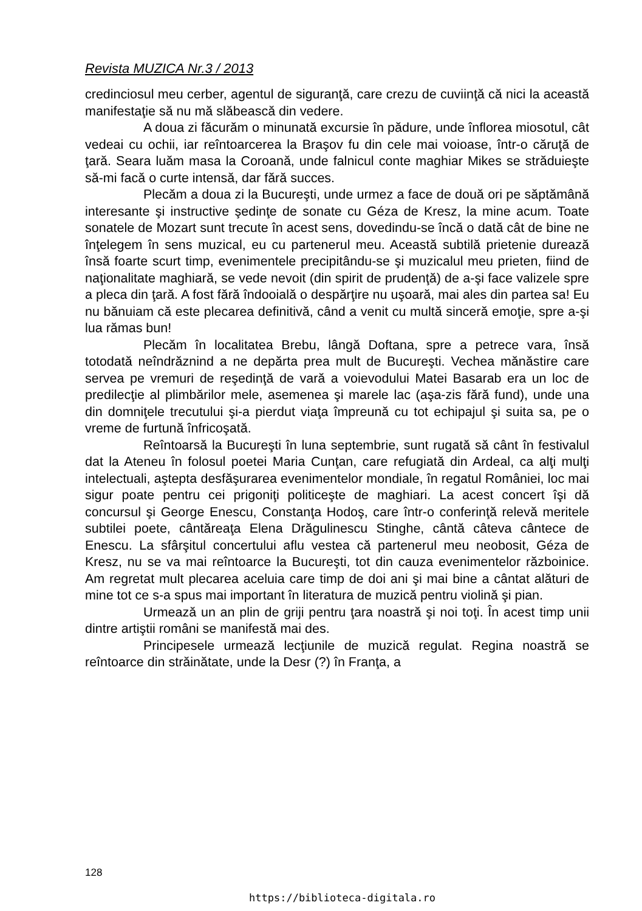Revista MUZICA Nr.3 / 2013
credinciosul meu cerber, agentul de siguranţă, care crezu de cuviinţă că nici la această manifestaţie să nu mă slăbească din vedere.
A doua zi făcurăm o minunată excursie în pădure, unde înflorea miosotul, cât vedeai cu ochii, iar reîntoarcerea la Braşov fu din cele mai voioase, într-o căruţă de ţară. Seara luăm masa la Coroană, unde falnicul conte maghiar Mikes se străduieşte să-mi facă o curte intensă, dar fără succes.
Plecăm a doua zi la Bucureşti, unde urmez a face de două ori pe săptămână interesante şi instructive şedinţe de sonate cu Géza de Kresz, la mine acum. Toate sonatele de Mozart sunt trecute în acest sens, dovedindu-se încă o dată cât de bine ne înţelegem în sens muzical, eu cu partenerul meu. Această subtilă prietenie durează însă foarte scurt timp, evenimentele precipitându-se şi muzicalul meu prieten, fiind de naţionalitate maghiară, se vede nevoit (din spirit de prudenţă) de a-şi face valizele spre a pleca din ţară. A fost fără îndooială o despărţire nu uşoară, mai ales din partea sa! Eu nu bănuiam că este plecarea definitivă, când a venit cu multă sinceră emoţie, spre a-şi lua rămas bun!
Plecăm în localitatea Brebu, lângă Doftana, spre a petrece vara, însă totodată neîndrăznind a ne depărta prea mult de Bucureşti. Vechea mănăstire care servea pe vremuri de reşedinţă de vară a voievodului Matei Basarab era un loc de predilecţie al plimbărilor mele, asemenea şi marele lac (aşa-zis fără fund), unde una din domniţele trecutului şi-a pierdut viaţa împreună cu tot echipajul şi suita sa, pe o vreme de furtună înfricoşată.
Reîntoarsă la Bucureşti în luna septembrie, sunt rugată să cânt în festivalul dat la Ateneu în folosul poetei Maria Cunţan, care refugiată din Ardeal, ca alţi mulţi intelectuali, aştepta desfăşurarea evenimentelor mondiale, în regatul României, loc mai sigur poate pentru cei prigoniţi politiceşte de maghiari. La acest concert îşi dă concursul şi George Enescu, Constanţa Hodoş, care într-o conferinţă relevă meritele subtilei poete, cântăreaţa Elena Drăgulinescu Stinghe, cântă câteva cântece de Enescu. La sfârşitul concertului aflu vestea că partenerul meu neobosit, Géza de Kresz, nu se va mai reîntoarce la Bucureşti, tot din cauza evenimentelor războinice. Am regretat mult plecarea aceluia care timp de doi ani şi mai bine a cântat alături de mine tot ce s-a spus mai important în literatura de muzică pentru violină şi pian.
Urmează un an plin de griji pentru ţara noastră şi noi toţi. În acest timp unii dintre artiştii români se manifestă mai des.
Principesele urmează lecţiunile de muzică regulat. Regina noastră se reîntoarce din străinătate, unde la Desr (?) în Franţa, a
128
https://biblioteca-digitala.ro